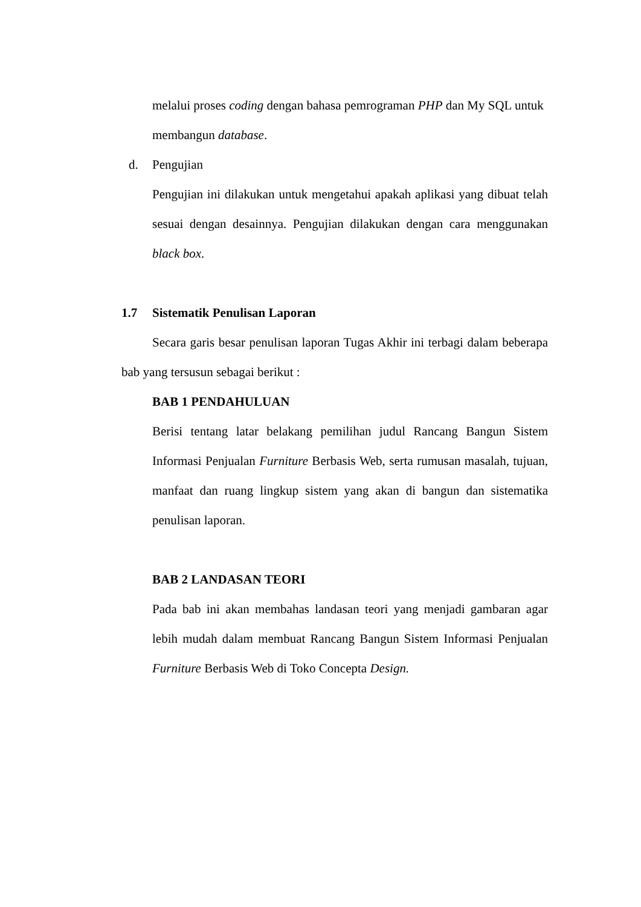melalui proses coding dengan bahasa pemrograman PHP dan My SQL untuk
membangun database.
d. Pengujian
Pengujian ini dilakukan untuk mengetahui apakah aplikasi yang dibuat telah sesuai dengan desainnya. Pengujian dilakukan dengan cara menggunakan black box.
1.7 Sistematik Penulisan Laporan
Secara garis besar penulisan laporan Tugas Akhir ini terbagi dalam beberapa bab yang tersusun sebagai berikut :
BAB 1 PENDAHULUAN
Berisi tentang latar belakang pemilihan judul Rancang Bangun Sistem Informasi Penjualan Furniture Berbasis Web, serta rumusan masalah, tujuan, manfaat dan ruang lingkup sistem yang akan di bangun dan sistematika penulisan laporan.
BAB 2 LANDASAN TEORI
Pada bab ini akan membahas landasan teori yang menjadi gambaran agar lebih mudah dalam membuat Rancang Bangun Sistem Informasi Penjualan Furniture Berbasis Web di Toko Concepta Design.